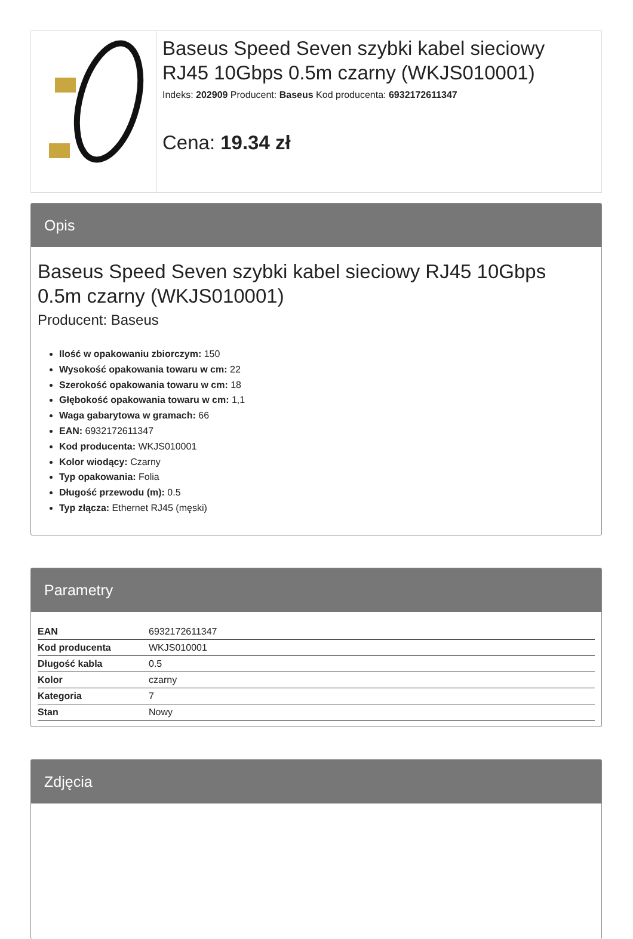Baseus Speed Seven szybki kabel sieciowy RJ45 10Gbps 0.5m czarny (WKJS010001)
Indeks: 202909 Producent: Baseus Kod producenta: 6932172611347
Cena: 19.34 zł
Opis
Baseus Speed Seven szybki kabel sieciowy RJ45 10Gbps 0.5m czarny (WKJS010001)
Producent: Baseus
Ilość w opakowaniu zbiorczym: 150
Wysokość opakowania towaru w cm: 22
Szerokość opakowania towaru w cm: 18
Głębokość opakowania towaru w cm: 1,1
Waga gabarytowa w gramach: 66
EAN: 6932172611347
Kod producenta: WKJS010001
Kolor wiodący: Czarny
Typ opakowania: Folia
Długość przewodu (m): 0.5
Typ złącza: Ethernet RJ45 (męski)
Parametry
| EAN | 6932172611347 |
| Kod producenta | WKJS010001 |
| Długość kabla | 0.5 |
| Kolor | czarny |
| Kategoria | 7 |
| Stan | Nowy |
Zdjęcia